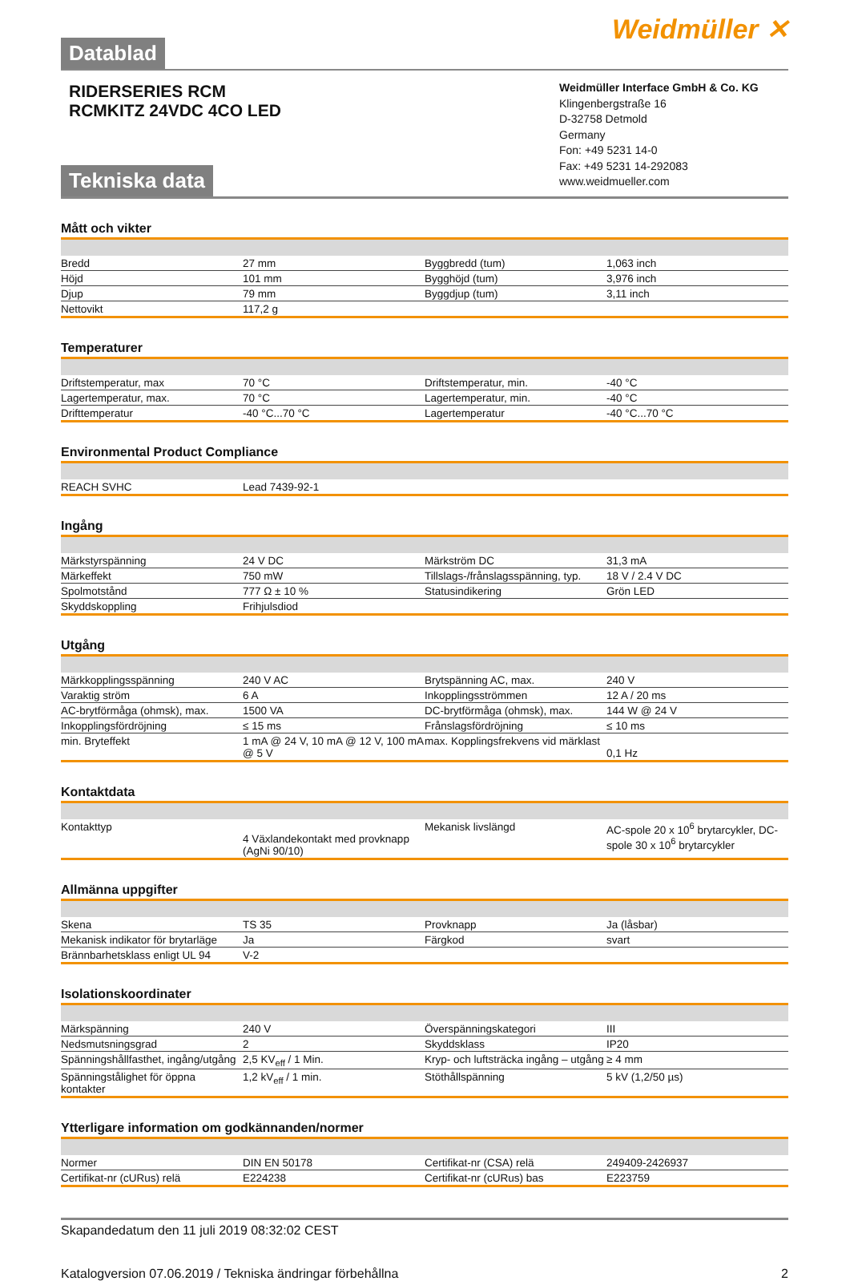Datablad
Weidmüller ✕
RIDERSERIES RCM
RCMKITZ 24VDC 4CO LED
Tekniska data
Weidmüller Interface GmbH & Co. KG
Klingenbergstraße 16
D-32758 Detmold
Germany
Fon: +49 5231 14-0
Fax: +49 5231 14-292083
www.weidmueller.com
Mått och vikter
| Bredd | 27 mm | | Byggbredd (tum) | 1,063 inch |
| Höjd | 101 mm | | Bygghöjd (tum) | 3,976 inch |
| Djup | 79 mm | | Byggdjup (tum) | 3,11 inch |
| Nettovikt | 117,2 g | | | |
Temperaturer
| Driftstemperatur, max | 70 °C | | Driftstemperatur, min. | -40 °C |
| Lagertemperatur, max. | 70 °C | | Lagertemperatur, min. | -40 °C |
| Drifttemperatur | -40 °C...70 °C | | Lagertemperatur | -40 °C...70 °C |
Environmental Product Compliance
| REACH SVHC | Lead 7439-92-1 | | | |
Ingång
| Märkstyrspänning | 24 V DC | | Märkström DC | 31,3 mA |
| Märkeffekt | 750 mW | | Tillslags-/frånslagsspänning, typ. | 18 V / 2.4 V DC |
| Spolmotstånd | 777 Ω ± 10 % | | Statusindikering | Grön LED |
| Skyddskoppling | Frihjulsdiod | | | |
Utgång
| Märkkopplingsspänning | 240 V AC | | Brytspänning AC, max. | 240 V |
| Varaktig ström | 6 A | | Inkopplingsströmmen | 12 A / 20 ms |
| AC-brytförmåga (ohmsk), max. | 1500 VA | | DC-brytförmåga (ohmsk), max. | 144 W @ 24 V |
| Inkopplingsfördröjning | ≤ 15 ms | | Frånslagsfördröjning | ≤ 10 ms |
| min. Bryteffekt | 1 mA @ 24 V, 10 mA @ 12 V, 100 mA @ 5 V | | max. Kopplingsfrekvens vid märklast | 0,1 Hz |
Kontaktdata
| Kontakttyp | 4 Växlandekontakt med provknapp (AgNi 90/10) | | Mekanisk livslängd | AC-spole 20 x 10<sup>6</sup> brytarcykler, DC-spole 30 x 10<sup>6</sup> brytarcykler |
Allmänna uppgifter
| Skena | TS 35 | | Provknapp | Ja (låsbar) |
| Mekanisk indikator för brytarläge | Ja | | Färgkod | svart |
| Brännbarhetsklass enligt UL 94 | V-2 | | | |
Isolationskoordinater
| Märkspänning | 240 V | | Överspänningskategori | III |
| Nedsmutsningsgrad | 2 | | Skyddsklass | IP20 |
| Spänningshållfasthet, ingång/utgång | 2,5 KV<sub>eff</sub> / 1 Min. | | Kryp- och luftsträcka ingång – utgång | ≥ 4 mm |
| Spänningstålighet för öppna kontakter | 1,2 kV<sub>eff</sub> / 1 min. | | Stöthållspänning | 5 kV (1,2/50 µs) |
Ytterligare information om godkännanden/normer
| Normer | DIN EN 50178 | | Certifikat-nr (CSA) relä | 249409-2426937 |
| Certifikat-nr (cURus) relä | E224238 | | Certifikat-nr (cURus) bas | E223759 |
Skapandedatum den 11 juli 2019 08:32:02 CEST
Katalogversion 07.06.2019 / Tekniska ändringar förbehållna 2